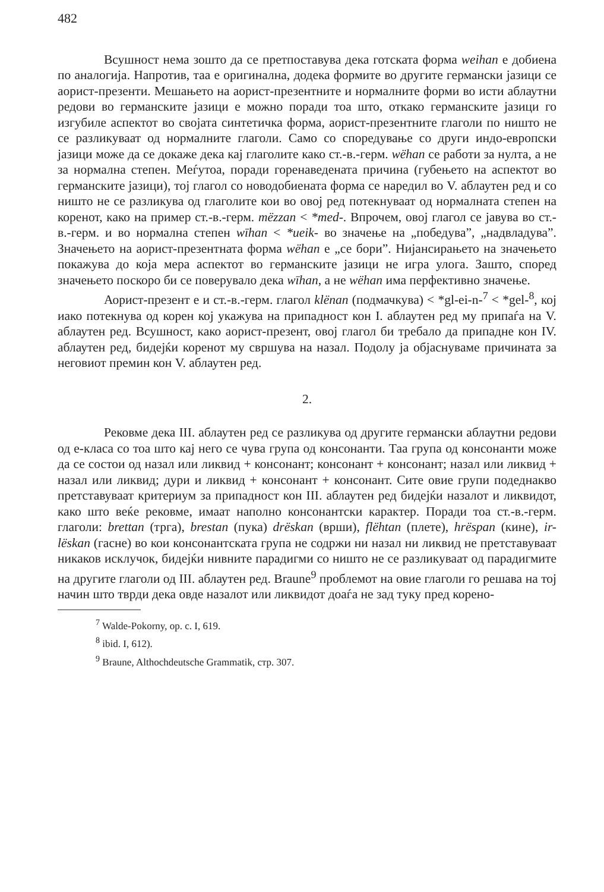482
Всушност нема зошто да се претпоставува дека готската форма weihan е добиена по аналогија. Напротив, таа е оригинална, додека формите во другите германски јазици се аорист-презенти. Мешањето на аорист-презентните и нормалните форми во исти аблаутни редови во германските јазици е можно поради тоа што, откако германските јазици го изгубиле аспектот во својата синтетичка форма, аорист-презентните глаголи по ништо не се разликуваат од нормалните глаголи. Само со споредување со други индо-европски јазици може да се докаже дека кај глаголите како ст.-в.-герм. wëhan се работи за нулта, а не за нормална степен. Меѓутоа, поради горенаведената причина (губењето на аспектот во германските јазици), тој глагол со новодобиената форма се наредил во V. аблаутен ред и со ништо не се разликува од глаголите кои во овој ред потекнуваат од нормалната степен на коренот, како на пример ст.-в.-герм. mëzzan < *med-. Впрочем, овој глагол се јавува во ст.-в.-герм. и во нормална степен wīhan < *ueik- во значење на „победува”, „надвладува”. Значењето на аорист-презентната форма wëhan е „се бори”. Нијансирањето на значењето покажува до која мера аспектот во германските јазици не игра улога. Зашто, според значењето поскоро би се поверувало дека wīhan, а не wëhan има перфективно значење.
Аорист-презент е и ст.-в.-герм. глагол klënan (подмачкува) < *gl-ei-n-<sup>7</sup> < *gel-<sup>8</sup>, кој иако потекнува од корен кој укажува на припадност кон I. аблаутен ред му припаѓа на V. аблаутен ред. Всушност, како аорист-презент, овој глагол би требало да припадне кон IV. аблаутен ред, бидејќи коренот му свршува на назал. Подолу ја објаснуваме причината за неговиот премин кон V. аблаутен ред.
2.
Рековме дека III. аблаутен ред се разликува од другите германски аблаутни редови од е-класа со тоа што кај него се чува група од консонанти. Таа група од консонанти може да се состои од назал или ликвид + консонант; консонант + консонант; назал или ликвид + назал или ликвид; дури и ликвид + консонант + консонант. Сите овие групи подеднакво претставуваат критериум за припадност кон III. аблаутен ред бидејќи назалот и ликвидот, како што веќе рековме, имаат наполно консонантски карактер. Поради тоа ст.-в.-герм. глаголи: brettan (трга), brestan (пука) drëskan (врши), flëhtan (плете), hrëspan (кине), ir-lëskan (гасне) во кои консонантската група не содржи ни назал ни ликвид не претставуваат никаков исклучок, бидејќи нивните парадигми со ништо не се разликуваат од парадигмите на другите глаголи од III. аблаутен ред. Braune<sup>9</sup> проблемот на овие глаголи го решава на тој начин што тврди дека овде назалот или ликвидот доаѓа не зад туку пред корено-
<sup>7</sup> Walde-Pokorny, op. c. I, 619.
<sup>8</sup> ibid. I, 612).
<sup>9</sup> Braune, Althochdeutsche Grammatik, стр. 307.